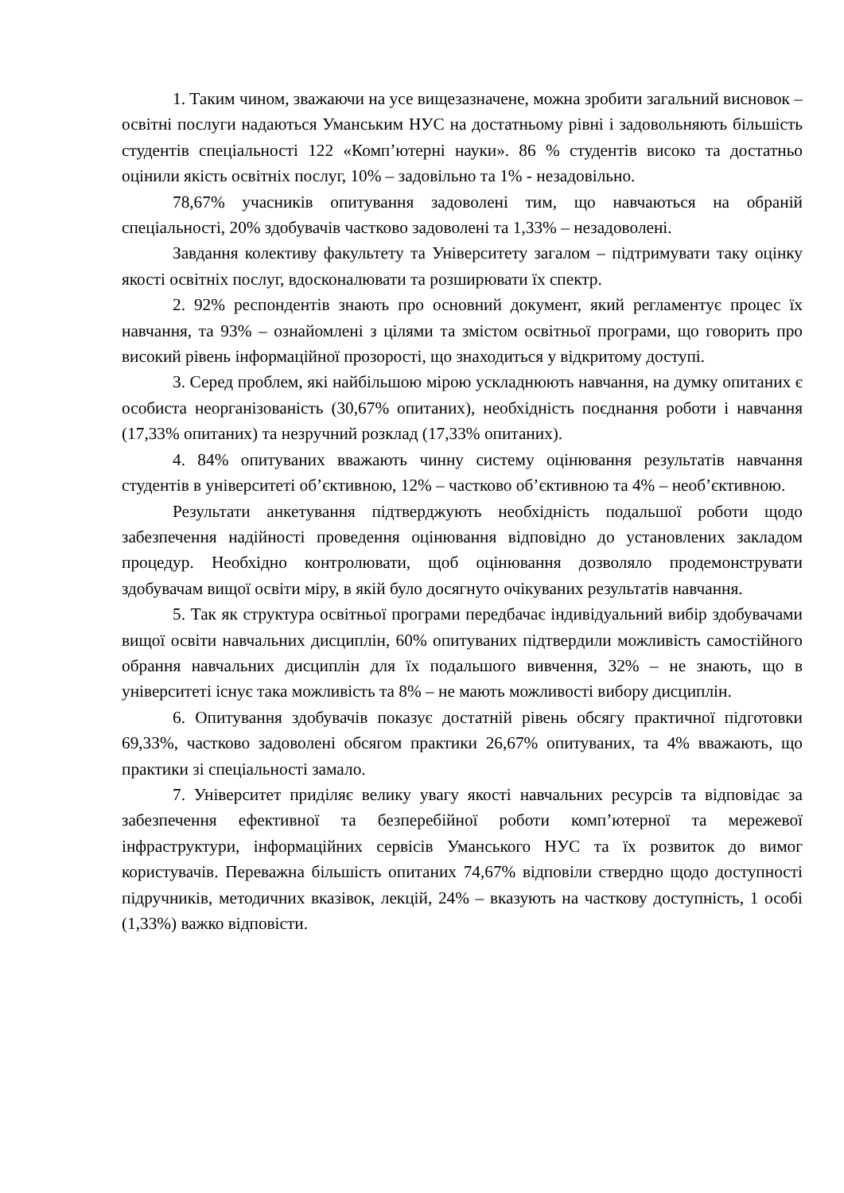1. Таким чином, зважаючи на усе вищезазначене, можна зробити загальний висновок – освітні послуги надаються Уманським НУС на достатньому рівні і задовольняють більшість студентів спеціальності 122 «Комп’ютерні науки». 86 % студентів високо та достатньо оцінили якість освітніх послуг, 10% – задовільно та 1% - незадовільно.
78,67% учасників опитування задоволені тим, що навчаються на обраній спеціальності, 20% здобувачів частково задоволені та 1,33% – незадоволені.
Завдання колективу факультету та Університету загалом – підтримувати таку оцінку якості освітніх послуг, вдосконалювати та розширювати їх спектр.
2. 92% респондентів знають про основний документ, який регламентує процес їх навчання, та 93% – ознайомлені з цілями та змістом освітньої програми, що говорить про високий рівень інформаційної прозорості, що знаходиться у відкритому доступі.
3. Серед проблем, які найбільшою мірою ускладнюють навчання, на думку опитаних є особиста неорганізованість (30,67% опитаних), необхідність поєднання роботи і навчання (17,33% опитаних) та незручний розклад (17,33% опитаних).
4. 84% опитуваних вважають чинну систему оцінювання результатів навчання студентів в університеті об’єктивною, 12% – частково об’єктивною та 4% – необ’єктивною.
Результати анкетування підтверджують необхідність подальшої роботи щодо забезпечення надійності проведення оцінювання відповідно до установлених закладом процедур. Необхідно контролювати, щоб оцінювання дозволяло продемонструвати здобувачам вищої освіти міру, в якій було досягнуто очікуваних результатів навчання.
5. Так як структура освітньої програми передбачає індивідуальний вибір здобувачами вищої освіти навчальних дисциплін, 60% опитуваних підтвердили можливість самостійного обрання навчальних дисциплін для їх подальшого вивчення, 32% – не знають, що в університеті існує така можливість та 8% – не мають можливості вибору дисциплін.
6. Опитування здобувачів показує достатній рівень обсягу практичної підготовки 69,33%, частково задоволені обсягом практики 26,67% опитуваних, та 4% вважають, що практики зі спеціальності замало.
7. Університет приділяє велику увагу якості навчальних ресурсів та відповідає за забезпечення ефективної та безперебійної роботи комп’ютерної та мережевої інфраструктури, інформаційних сервісів Уманського НУС та їх розвиток до вимог користувачів. Переважна більшість опитаних 74,67% відповіли ствердно щодо доступності підручників, методичних вказівок, лекцій, 24% – вказують на часткову доступність, 1 особі (1,33%) важко відповісти.